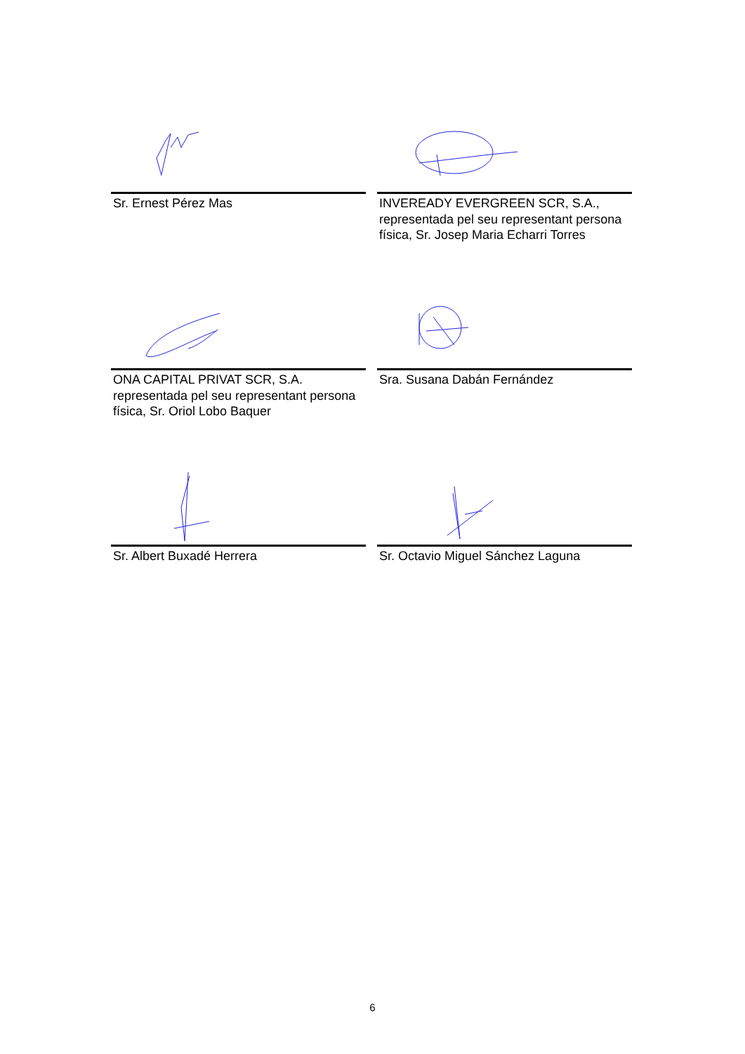Sr. Ernest Pérez Mas
INVEREADY EVERGREEN SCR, S.A., representada pel seu representant persona física, Sr. Josep Maria Echarri Torres
ONA CAPITAL PRIVAT SCR, S.A. representada pel seu representant persona física, Sr. Oriol Lobo Baquer
Sra. Susana Dabán Fernández
Sr. Albert Buxadé Herrera
Sr. Octavio Miguel Sánchez Laguna
6